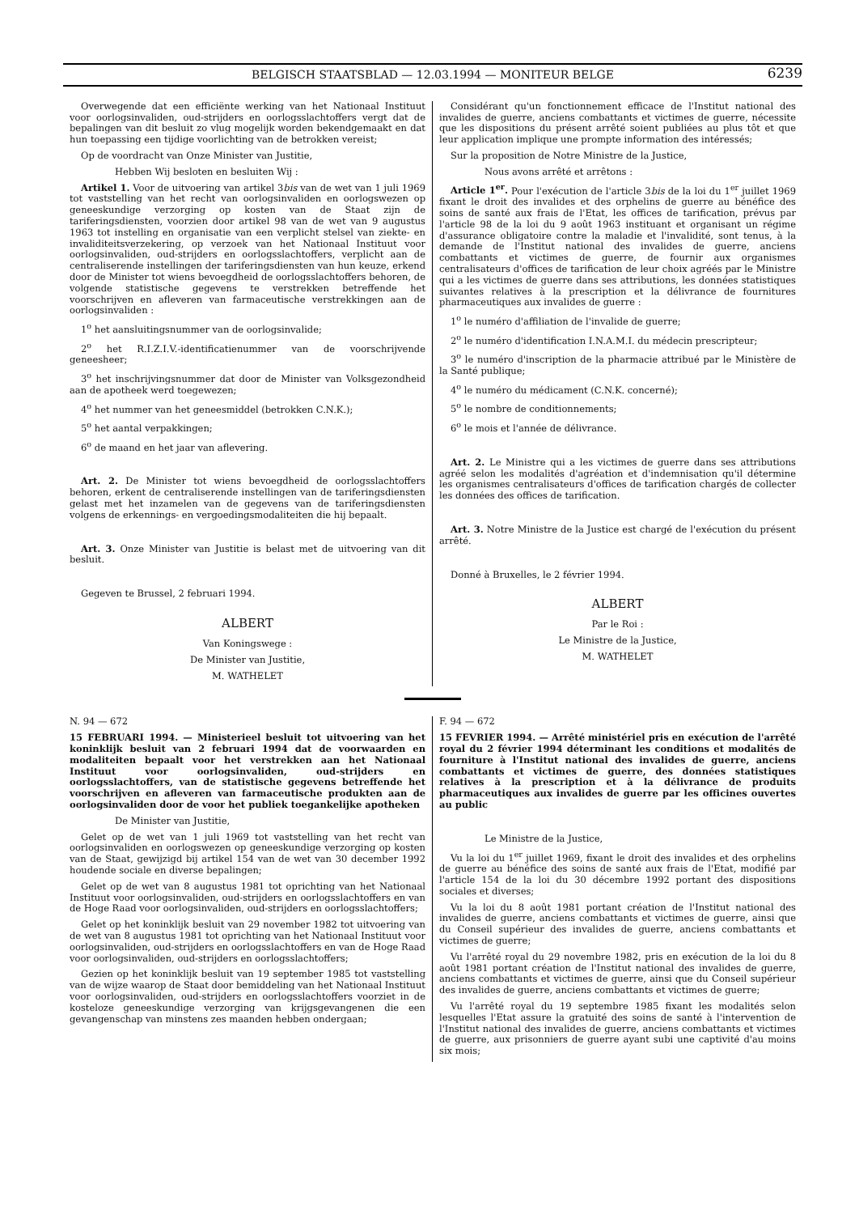BELGISCH STAATSBLAD — 12.03.1994 — MONITEUR BELGE 6239
Overwegende dat een efficiënte werking van het Nationaal Instituut voor oorlogsinvaliden, oud-strijders en oorlogsslachtoffers vergt dat de bepalingen van dit besluit zo vlug mogelijk worden bekendgemaakt en dat hun toepassing een tijdige voorlichting van de betrokken vereist;
Op de voordracht van Onze Minister van Justitie,
Hebben Wij besloten en besluiten Wij :
Artikel 1. Voor de uitvoering van artikel 3bis van de wet van 1 juli 1969 tot vaststelling van het recht van oorlogsinvaliden en oorlogswezen op geneeskundige verzorging op kosten van de Staat zijn de tariferingsdiensten, voorzien door artikel 98 van de wet van 9 augustus 1963 tot instelling en organisatie van een verplicht stelsel van ziekte- en invaliditeitsverzekering, op verzoek van het Nationaal Instituut voor oorlogsinvaliden, oud-strijders en oorlogsslachtoffers, verplicht aan de centraliserende instellingen der tariferingsdiensten van hun keuze, erkend door de Minister tot wiens bevoegdheid de oorlogsslachtoffers behoren, de volgende statistische gegevens te verstrekken betreffende het voorschrijven en afleveren van farmaceutische verstrekkingen aan de oorlogsinvaliden :
1<sup>o</sup> het aansluitingsnummer van de oorlogsinvalide;
2<sup>o</sup> het R.I.Z.I.V.-identificatienummer van de voorschrijvende geneesheer;
3<sup>o</sup> het inschrijvingsnummer dat door de Minister van Volksgezondheid aan de apotheek werd toegewezen;
4<sup>o</sup> het nummer van het geneesmiddel (betrokken C.N.K.);
5<sup>o</sup> het aantal verpakkingen;
6<sup>o</sup> de maand en het jaar van aflevering.
Art. 2. De Minister tot wiens bevoegdheid de oorlogsslachtoffers behoren, erkent de centraliserende instellingen van de tariferingsdiensten gelast met het inzamelen van de gegevens van de tariferingsdiensten volgens de erkennings- en vergoedingsmodaliteiten die hij bepaalt.
Art. 3. Onze Minister van Justitie is belast met de uitvoering van dit besluit.
Gegeven te Brussel, 2 februari 1994.
ALBERT
Van Koningswege :
De Minister van Justitie,
M. WATHELET
Considérant qu'un fonctionnement efficace de l'Institut national des invalides de guerre, anciens combattants et victimes de guerre, nécessite que les dispositions du présent arrêté soient publiées au plus tôt et que leur application implique une prompte information des intéressés;
Sur la proposition de Notre Ministre de la Justice,
Nous avons arrêté et arrêtons :
Article 1<sup>er</sup>. Pour l'exécution de l'article 3bis de la loi du 1<sup>er</sup> juillet 1969 fixant le droit des invalides et des orphelins de guerre au bénéfice des soins de santé aux frais de l'Etat, les offices de tarification, prévus par l'article 98 de la loi du 9 août 1963 instituant et organisant un régime d'assurance obligatoire contre la maladie et l'invalidité, sont tenus, à la demande de l'Institut national des invalides de guerre, anciens combattants et victimes de guerre, de fournir aux organismes centralisateurs d'offices de tarification de leur choix agréés par le Ministre qui a les victimes de guerre dans ses attributions, les données statistiques suivantes relatives à la prescription et la délivrance de fournitures pharmaceutiques aux invalides de guerre :
1<sup>o</sup> le numéro d'affiliation de l'invalide de guerre;
2<sup>o</sup> le numéro d'identification I.N.A.M.I. du médecin prescripteur;
3<sup>o</sup> le numéro d'inscription de la pharmacie attribué par le Ministère de la Santé publique;
4<sup>o</sup> le numéro du médicament (C.N.K. concerné);
5<sup>o</sup> le nombre de conditionnements;
6<sup>o</sup> le mois et l'année de délivrance.
Art. 2. Le Ministre qui a les victimes de guerre dans ses attributions agréé selon les modalités d'agréation et d'indemnisation qu'il détermine les organismes centralisateurs d'offices de tarification chargés de collecter les données des offices de tarification.
Art. 3. Notre Ministre de la Justice est chargé de l'exécution du présent arrêté.
Donné à Bruxelles, le 2 février 1994.
ALBERT
Par le Roi :
Le Ministre de la Justice,
M. WATHELET
N. 94 — 672
15 FEBRUARI 1994. — Ministerieel besluit tot uitvoering van het koninklijk besluit van 2 februari 1994 dat de voorwaarden en modaliteiten bepaalt voor het verstrekken aan het Nationaal Instituut voor oorlogsinvaliden, oud-strijders en oorlogsslachtoffers, van de statistische gegevens betreffende het voorschrijven en afleveren van farmaceutische produkten aan de oorlogsinvaliden door de voor het publiek toegankelijke apotheken
De Minister van Justitie,
Gelet op de wet van 1 juli 1969 tot vaststelling van het recht van oorlogsinvaliden en oorlogswezen op geneeskundige verzorging op kosten van de Staat, gewijzigd bij artikel 154 van de wet van 30 december 1992 houdende sociale en diverse bepalingen;
Gelet op de wet van 8 augustus 1981 tot oprichting van het Nationaal Instituut voor oorlogsinvaliden, oud-strijders en oorlogsslachtoffers en van de Hoge Raad voor oorlogsinvaliden, oud-strijders en oorlogsslachtoffers;
Gelet op het koninklijk besluit van 29 november 1982 tot uitvoering van de wet van 8 augustus 1981 tot oprichting van het Nationaal Instituut voor oorlogsinvaliden, oud-strijders en oorlogsslachtoffers en van de Hoge Raad voor oorlogsinvaliden, oud-strijders en oorlogsslachtoffers;
Gezien op het koninklijk besluit van 19 september 1985 tot vaststelling van de wijze waarop de Staat door bemiddeling van het Nationaal Instituut voor oorlogsinvaliden, oud-strijders en oorlogsslachtoffers voorziet in de kosteloze geneeskundige verzorging van krijgsgevangenen die een gevangenschap van minstens zes maanden hebben ondergaan;
F. 94 — 672
15 FEVRIER 1994. — Arrêté ministériel pris en exécution de l'arrêté royal du 2 février 1994 déterminant les conditions et modalités de fourniture à l'Institut national des invalides de guerre, anciens combattants et victimes de guerre, des données statistiques relatives à la prescription et à la délivrance de produits pharmaceutiques aux invalides de guerre par les officines ouvertes au public
Le Ministre de la Justice,
Vu la loi du 1<sup>er</sup> juillet 1969, fixant le droit des invalides et des orphelins de guerre au bénéfice des soins de santé aux frais de l'Etat, modifié par l'article 154 de la loi du 30 décembre 1992 portant des dispositions sociales et diverses;
Vu la loi du 8 août 1981 portant création de l'Institut national des invalides de guerre, anciens combattants et victimes de guerre, ainsi que du Conseil supérieur des invalides de guerre, anciens combattants et victimes de guerre;
Vu l'arrêté royal du 29 novembre 1982, pris en exécution de la loi du 8 août 1981 portant création de l'Institut national des invalides de guerre, anciens combattants et victimes de guerre, ainsi que du Conseil supérieur des invalides de guerre, anciens combattants et victimes de guerre;
Vu l'arrêté royal du 19 septembre 1985 fixant les modalités selon lesquelles l'Etat assure la gratuité des soins de santé à l'intervention de l'Institut national des invalides de guerre, anciens combattants et victimes de guerre, aux prisonniers de guerre ayant subi une captivité d'au moins six mois;